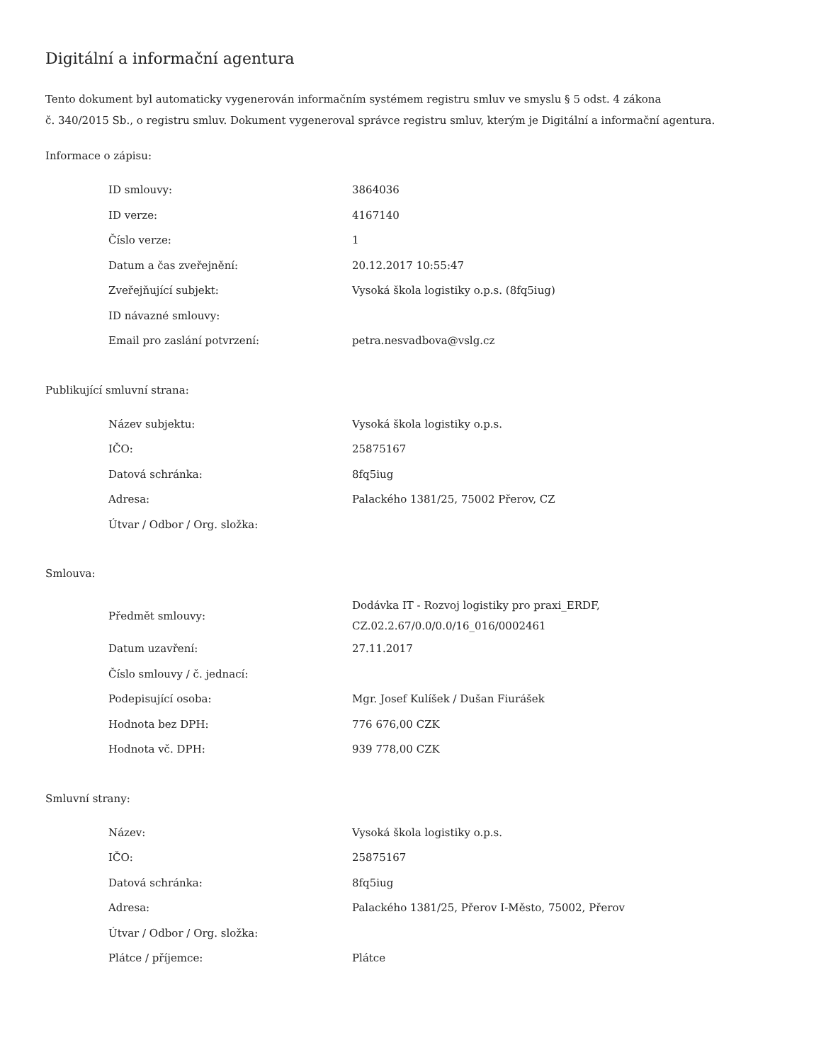Digitální a informační agentura
Tento dokument byl automaticky vygenerován informačním systémem registru smluv ve smyslu § 5 odst. 4 zákona
č. 340/2015 Sb., o registru smluv. Dokument vygeneroval správce registru smluv, kterým je Digitální a informační agentura.
Informace o zápisu:
| ID smlouvy: | 3864036 |
| ID verze: | 4167140 |
| Číslo verze: | 1 |
| Datum a čas zveřejnění: | 20.12.2017 10:55:47 |
| Zveřejňující subjekt: | Vysoká škola logistiky o.p.s. (8fq5iug) |
| ID návazné smlouvy: | |
| Email pro zaslání potvrzení: | petra.nesvadbova@vslg.cz |
Publikující smluvní strana:
| Název subjektu: | Vysoká škola logistiky o.p.s. |
| IČO: | 25875167 |
| Datová schránka: | 8fq5iug |
| Adresa: | Palackého 1381/25, 75002 Přerov, CZ |
| Útvar / Odbor / Org. složka: | |
Smlouva:
| Předmět smlouvy: | Dodávka IT - Rozvoj logistiky pro praxi_ERDF, CZ.02.2.67/0.0/0.0/16_016/0002461 |
| Datum uzavření: | 27.11.2017 |
| Číslo smlouvy / č. jednací: | |
| Podepisující osoba: | Mgr. Josef Kulíšek / Dušan Fiurášek |
| Hodnota bez DPH: | 776 676,00 CZK |
| Hodnota vč. DPH: | 939 778,00 CZK |
Smluvní strany:
| Název: | Vysoká škola logistiky o.p.s. |
| IČO: | 25875167 |
| Datová schránka: | 8fq5iug |
| Adresa: | Palackého 1381/25, Přerov I-Město, 75002, Přerov |
| Útvar / Odbor / Org. složka: | |
| Plátce / příjemce: | Plátce |